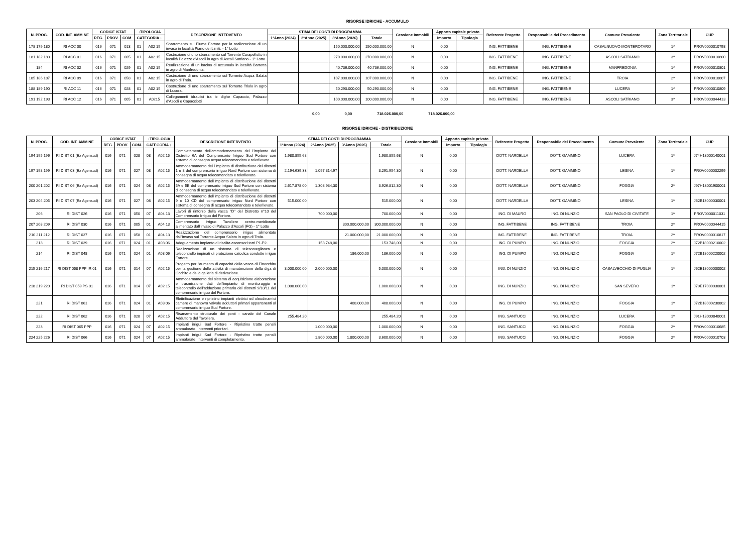RISORSE IDRICHE - ACCUMULO
| N. PROG. | COD. INT. AMM.NE | CODICE ISTAT | | | ↓TIPOLOGIA | | DESCRIZIONE INTERVENTO | STIMA DEI COSTI DI PROGRAMMA | | | | Cessione Immobili | Apporto capitale privato | | Referente Progetto | Responsabile del Procedimento | Comune Prevalente | Zona Territoriale | CUP |
| --- | --- | --- | --- | --- | --- | --- | --- | --- | --- | --- | --- | --- | --- | --- | --- | --- | --- | --- | --- |
| | | REG. | PROV. | COM. | CATEGORIA ↓ | | | 1°Anno (2024) | 2°Anno (2025) | 3°Anno (2026) | Totale | | Importo | Tipologia | | | | | |
| 178 179 180 | RI ACC 00 | 016 | 071 | 013 | 01 | A02 15 | Sbarramento sul Fiume Fortore per la realizzazione di un invaso in località Piano dei Limiti. - 1° Lotto | | | 150.000.000,00 | 150.000.000,00 | N | 0,00 | | ING. FATTIBENE | ING. FATTIBENE | CASALNUOVO MONTEROTARO | 1^ | PROV0000010798 |
| 181 182 183 | RI ACC 01 | 016 | 071 | 005 | 01 | A02 15 | Costruzione di uno sbarramento sul Torrente Carapellotto in località Palazzo d'Ascoli in agro di Ascoli Satriano - 1° Lotto | | | 270.000.000,00 | 270.000.000,00 | N | 0,00 | | ING. FATTIBENE | ING. FATTIBENE | ASCOLI SATRIANO | 3^ | PROV0000010800 |
| 184 | RI ACC 02 | 016 | 071 | 029 | 01 | A02 15 | Realizzazione di un bacino di accumulo in località Barretta in agro di Manfredonia. | | | 40.736.000,00 | 40.736.000,00 | N | 0,00 | | ING. FATTIBENE | ING. FATTIBENE | MANFREDONIA | 1^ | PROV0000010801 |
| 185 186 187 | RI ACC 09 | 016 | 071 | 058 | 01 | A02 15 | Costruzione di uno sbarramento sul Torrente Acqua Salata in agro di Troia. | | | 107.000.000,00 | 107.000.000,00 | N | 0,00 | | ING. FATTIBENE | ING. FATTIBENE | TROIA | 2^ | PROV0000010807 |
| 188 189 190 | RI ACC 11 | 016 | 071 | 028 | 01 | A02 15 | Costruzione di uno sbarramento sul Torrente Triolo in agro di Lucera. | | | 50.290.000,00 | 50.290.000,00 | N | 0,00 | | ING. FATTIBENE | ING. FATTIBENE | LUCERA | 1^ | PROV0000010809 |
| 191 192 193 | RI ACC 12 | 016 | 071 | 005 | 01 | A0215 | Collegamenti idraulici tra le dighe Capaccio, Palazzo d'Ascoli e Capacciotti | | | 100.000.000,00 | 100.000.000,00 | N | 0,00 | | ING. FATTIBENE | ING. FATTIBENE | ASCOLI SATRIANO | 3^ | PROV0000044413 |
0,00 0,00 718.026.000,00 718.026.000,00
RISORSE IDRICHE - DISTRIBUZIONE
| N. PROG. | COD. INT. AMM.NE | CODICE ISTAT | | | ↓TIPOLOGIA | | DESCRIZIONE INTERVENTO | STIMA DEI COSTI DI PROGRAMMA | | | | Cessione Immobili | Apporto capitale privato | | Referente Progetto | Responsabile del Procedimento | Comune Prevalente | Zona Territoriale | CUP |
| --- | --- | --- | --- | --- | --- | --- | --- | --- | --- | --- | --- | --- | --- | --- | --- | --- | --- | --- | --- |
| | | REG. | PROV. | COM. | CATEGORIA ↓ | | | 1°Anno (2024) | 2°Anno (2025) | 3°Anno (2026) | Totale | | Importo | Tipologia | | | | | |
| 194 195 196 | RI DIST 01 (Ex Agensud) | 016 | 071 | 028 | 08 | A02 15 | Completamento dell'ammodernamento del l'impianto del Distretto 6A del Comprensorio Irriguo Sud Fortore con sistema di consegna acqua telecomandato e telerilevato. | 1.980.855,68 | | | 1.980.855,68 | N | 0,00 | | DOTT. NARDELLA | DOTT. GAMMINO | LUCERA | 1^ | J74H13000140001 |
| 197 198 199 | RI DIST 03 (Ex Agensud) | 016 | 071 | 027 | 08 | A02 15 | Ammodernamento del l'impianto di distribuzione dei distretti 1 e 8 del comprensorio irriguo Nord Fortore con sistema di consegna di acqua telecomandato e telerilevato. | 2.194.639,33 | 1.097.314,97 | | 3.291.954,30 | N | 0,00 | | DOTT. NARDELLA | DOTT. GAMMINO | LESINA | 1^ | PROV0000002299 |
| 200 201 202 | RI DIST 06 (Ex Agensud) | 016 | 071 | 024 | 08 | A02 15 | Ammodernamento dell'impianto di distribuzione dei distretti 5A e 5B del comprensorio irriguo Sud Fortore con sistema di consegna di acqua telecomandato e telerilevato. | 2.617.878,00 | 1.308.934,30 | | 3.926.812,30 | N | 0,00 | | DOTT. NARDELLA | DOTT. GAMMINO | FOGGIA | 2^ | J97H13001900001 |
| 203 204 205 | RI DIST 07 (Ex Agensud) | 016 | 071 | 027 | 08 | A02 15 | Ammodernamento dell'impianto di distribuzione del distretti 9 e 10 CD del comprensorio irriguo Nord Fortore con sistema di consegna di acqua telecomandato e telerilevato. | 515.000,00 | | | 515.000,00 | N | 0,00 | | DOTT. NARDELLA | DOTT. GAMMINO | LESINA | 1^ | J62B13000030001 |
| 206 | RI DIST 026 | 016 | 071 | 050 | 07 | A04 13 | Lavori di rinforzo della vasca "D" del Distretto n°10 del Comprensorio Irriguo del Fortore. | | 700.000,00 | | 700.000,00 | N | 0,00 | | ING. DI MAURO | ING. DI NUNZIO | SAN PAOLO DI CIVITATE | 1^ | PROV0000011031 |
| 207 208 209 | RI DIST 030 | 016 | 071 | 005 | 01 | A04 13 | Comprensorio irriguo Tavoliere centro-meridionale alimentato dall'invaso di Palazzo d'Ascoli (FG) - 1° Lotto | | | 300.000.000,00 | 300.000.000,00 | N | 0,00 | | ING. FATTIBENE | ING. FATTIBENE | TROIA | 2^ | PROV0000044415 |
| 210 211 212 | RI DIST 037 | 016 | 071 | 058 | 01 | A04 13 | Realizzazione del comprensorio irriguo alimentato dall'invaso sul Torrente Acqua Salata in agro di Troia. | | | 21.000.000,00 | 21.000.000,00 | N | 0,00 | | ING. FATTIBENE | ING. FATTIBENE | TROIA | 2^ | PROV0000010817 |
| 213 | RI DIST 039 | 016 | 071 | 024 | 01 | A03 06 | Adeguamento Impianto di risalita ascensori torri P1-P2. | | 153.748,00 | | 153.748,00 | N | 0,00 | | ING. DI PUMPO | ING. DI NUNZIO | FOGGIA | 2^ | J72B18000210002 |
| 214 | RI DIST 048 | 016 | 071 | 024 | 01 | A03 06 | Realizzazione di un sistema di telesorveglianza e telecontrollo impinati di protezione catodica condotte irrigue Fortore. | | | 186.000,00 | 186.000,00 | N | 0,00 | | ING. DI PUMPO | ING. DI NUNZIO | FOGGIA | 1^ | J72B18000220002 |
| 215 216 217 | RI DIST 058 PPP IR 01 | 016 | 071 | 014 | 07 | A02 15 | Progetto per l'aumento di capacità della vasca di Finocchito per la gestione delle attività di manutenzione della diga di Occhito e della galleria di derivazione. | 3.000.000,00 | 2.000.000,00 | | 5.000.000,00 | N | 0,00 | | ING. DI NUNZIO | ING. DI NUNZIO | CASALVECCHIO DI PUGLIA | 1^ | J62E18000000002 |
| 218 219 220 | RI DIST 059 PS 01 | 016 | 071 | 014 | 07 | A02 15 | Ammodernamento del sistema di acquisizione elaborazione e trasmissione dati dell'impianto di monitoraggio e telecontrollo dell'adduzione primaria dei distretti 9/10/11 del comprensorio irriguo del Fortore. | 1.000.000,00 | | | 1.000.000,00 | N | 0,00 | | ING. DI NUNZIO | ING. DI NUNZIO | SAN SEVERO | 1^ | J79E17000030001 |
| 221 | RI DIST 061 | 016 | 071 | 024 | 01 | A03 06 | Elettrificazione e ripristino impianti elettrici ed oleodinamici camere di manovra valvole adduttori primari appartenenti al comprensorio irriguo Sud Fortore. | | | 408.000,00 | 408.000,00 | N | 0,00 | | ING. DI PUMPO | ING. DI NUNZIO | FOGGIA | 1^ | J72B18000230002 |
| 222 | RI DIST 062 | 016 | 071 | 028 | 07 | A02 15 | Risanamento strutturale dei ponti - canale del Canale Adduttore del Tavoliere. | 255.484,20 | | | 255.484,20 | N | 0,00 | | ING. SANTUCCI | ING. DI NUNZIO | LUCERA | 1^ | J91H13000840001 |
| 223 | RI DIST 065 PPP | 016 | 071 | 024 | 07 | A02 15 | Impianti irrigui Sud Fortore - Ripristino tratte pensili ammalorate. Interventi prioritari. | | 1.000.000,00 | | 1.000.000,00 | N | 0,00 | | ING. SANTUCCI | ING. DI NUNZIO | FOGGIA | 2^ | PROV0000010685 |
| 224 225 226 | RI DIST 066 | 016 | 071 | 024 | 07 | A02 15 | Impianti irrigui Sud Fortore - Ripristino tratte pensili ammalorate. Interventi di completamento. | | 1.800.000,00 | 1.800.000,00 | 3.600.000,00 | N | 0,00 | | ING. SANTUCCI | ING. DI NUNZIO | FOGGIA | 2^ | PROV0000010703 |